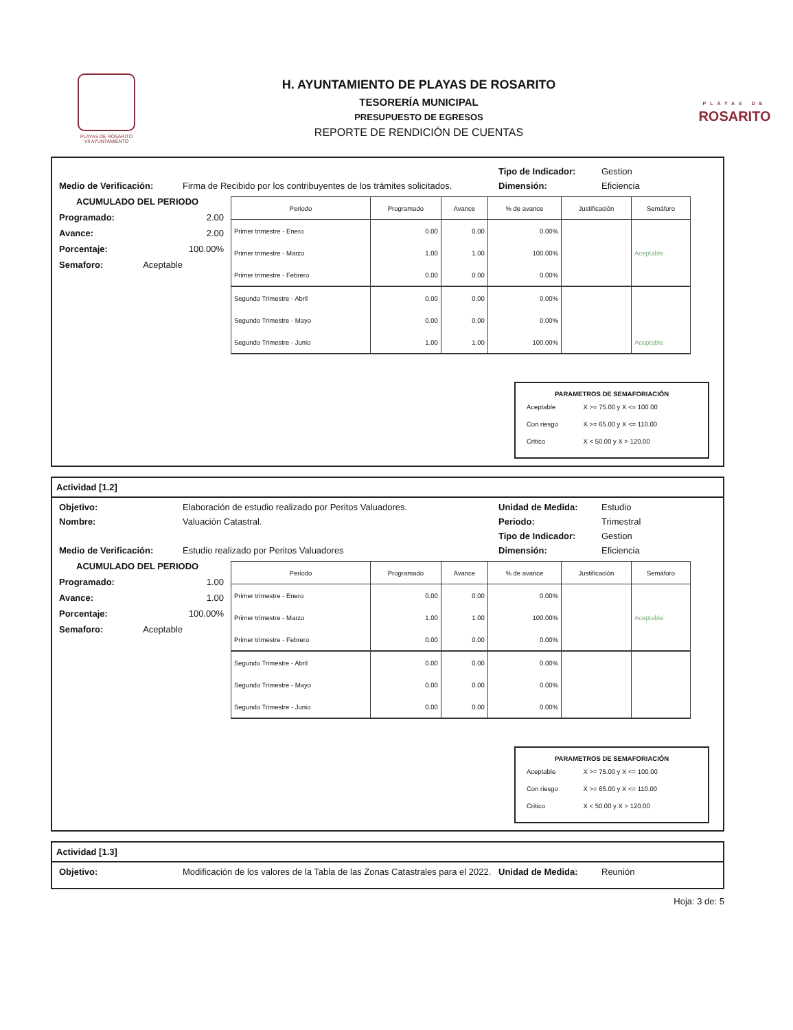PLAYAS DE ROSARITO
VII AYUNTAMIENTO
H. AYUNTAMIENTO DE PLAYAS DE ROSARITO
TESORERÍA MUNICIPAL
PRESUPUESTO DE EGRESOS
REPORTE DE RENDICIÓN DE CUENTAS
PLAYAS DE
ROSARITO
Tipo de Indicador: Gestion
Medio de Verificación: Firma de Recibido por los contribuyentes de los trámites solicitados.
Dimensión: Eficiencia
ACUMULADO DEL PERIODO
Programado: 2.00
Avance: 2.00
Porcentaje: 100.00%
Semaforo: Aceptable
| Periodo | Programado | Avance | % de avance | Justificación | Semáforo |
| --- | --- | --- | --- | --- | --- |
| Primer trimestre - Enero | 0.00 | 0.00 | 0.00% | | |
| Primer trimestre - Marzo | 1.00 | 1.00 | 100.00% | | Aceptable |
| Primer trimestre - Febrero | 0.00 | 0.00 | 0.00% | | |
| Segundo Trimestre - Abril | 0.00 | 0.00 | 0.00% | | |
| Segundo Trimestre - Mayo | 0.00 | 0.00 | 0.00% | | |
| Segundo Trimestre - Junio | 1.00 | 1.00 | 100.00% | | Aceptable |
PARAMETROS DE SEMAFORIACIÓN
| Aceptable | X >= 75.00 y X <= 100.00 |
| Con riesgo | X >= 65.00 y X <= 110.00 |
| Critico | X < 50.00 y X > 120.00 |
Actividad [1.2]
Objetivo: Elaboración de estudio realizado por Peritos Valuadores. Unidad de Medida: Estudio
Nombre: Valuación Catastral. Periodo: Trimestral
Tipo de Indicador: Gestion
Medio de Verificación: Estudio realizado por Peritos Valuadores Dimensión: Eficiencia
ACUMULADO DEL PERIODO
Programado: 1.00
Avance: 1.00
Porcentaje: 100.00%
Semaforo: Aceptable
| Periodo | Programado | Avance | % de avance | Justificación | Semáforo |
| --- | --- | --- | --- | --- | --- |
| Primer trimestre - Enero | 0.00 | 0.00 | 0.00% | | |
| Primer trimestre - Marzo | 1.00 | 1.00 | 100.00% | | Aceptable |
| Primer trimestre - Febrero | 0.00 | 0.00 | 0.00% | | |
| Segundo Trimestre - Abril | 0.00 | 0.00 | 0.00% | | |
| Segundo Trimestre - Mayo | 0.00 | 0.00 | 0.00% | | |
| Segundo Trimestre - Junio | 0.00 | 0.00 | 0.00% | | |
PARAMETROS DE SEMAFORIACIÓN
| Aceptable | X >= 75.00 y X <= 100.00 |
| Con riesgo | X >= 65.00 y X <= 110.00 |
| Critico | X < 50.00 y X > 120.00 |
Actividad [1.3]
Objetivo: Modificación de los valores de la Tabla de las Zonas Catastrales para el 2022.
Unidad de Medida: Reunión
Hoja: 3 de: 5